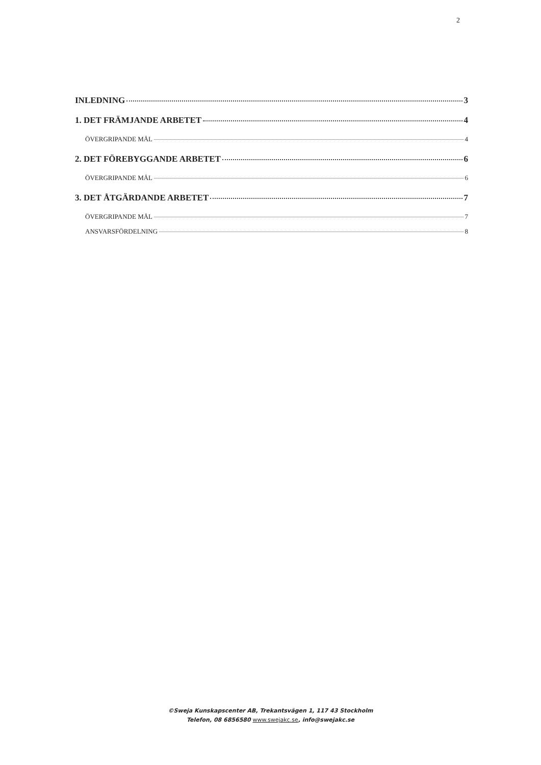2
INLEDNING 3
1. DET FRÄMJANDE ARBETET 4
ÖVERGRIPANDE MÅL 4
2. DET FÖREBYGGANDE ARBETET 6
ÖVERGRIPANDE MÅL 6
3. DET ÅTGÄRDANDE ARBETET 7
ÖVERGRIPANDE MÅL 7
ANSVARSFÖRDELNING 8
©Sweja Kunskapscenter AB, Trekantsvägen 1, 117 43 Stockholm
Telefon, 08 6856580 www.swejakc.se, info@swejakc.se